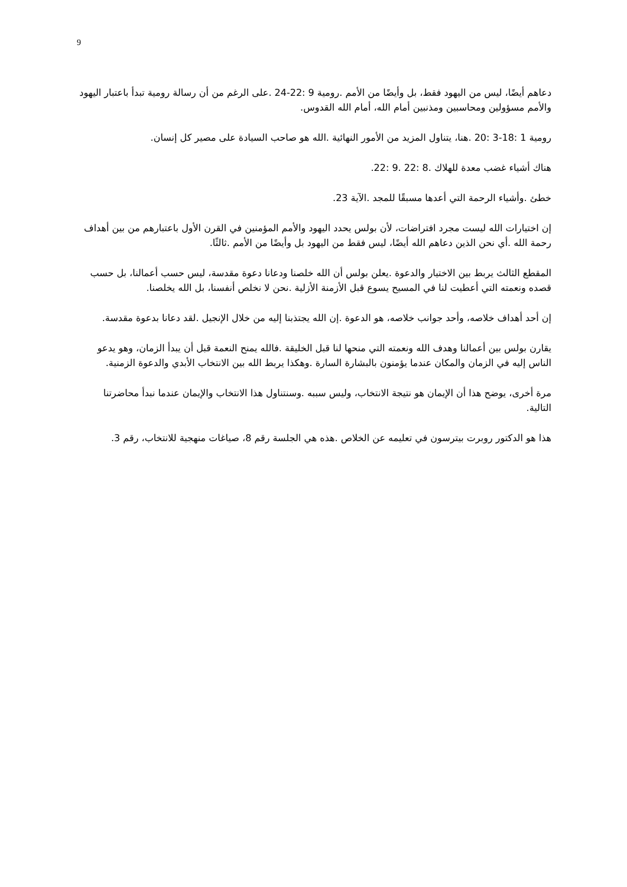9
دعاهم أيضًا، ليس من اليهود فقط، بل وأيضًا من الأمم .رومية 9 :22-24 .على الرغم من أن رسالة رومية تبدأ باعتبار اليهود والأمم مسؤولين ومحاسبين ومذنبين أمام الله، أمام الله القدوس.
رومية 1 :18-3 :20 .هنا، يتناول المزيد من الأمور النهائية .الله هو صاحب السيادة على مصير كل إنسان.
هناك أشياء غضب معدة للهلاك .8 :22 .9 :22.
خطئ .وأشياء الرحمة التي أعدها مسبقًا للمجد .الآية 23.
إن اختيارات الله ليست مجرد افتراضات، لأن بولس يحدد اليهود والأمم المؤمنين في القرن الأول باعتبارهم من بين أهداف رحمة الله .أي نحن الذين دعاهم الله أيضًا، ليس فقط من اليهود بل وأيضًا من الأمم .ثالثًا.
المقطع الثالث يربط بين الاختيار والدعوة .يعلن بولس أن الله خلصنا ودعانا دعوة مقدسة، ليس حسب أعمالنا، بل حسب قصده ونعمته التي أعطيت لنا في المسيح يسوع قبل الأزمنة الأزلية .نحن لا نخلص أنفسنا، بل الله يخلصنا.
إن أحد أهداف خلاصه، وأحد جوانب خلاصه، هو الدعوة .إن الله يجتذبنا إليه من خلال الإنجيل .لقد دعانا بدعوة مقدسة.
يقارن بولس بين أعمالنا وهدف الله ونعمته التي منحها لنا قبل الخليقة .فالله يمنح النعمة قبل أن يبدأ الزمان، وهو يدعو الناس إليه في الزمان والمكان عندما يؤمنون بالبشارة السارة .وهكذا يربط الله بين الانتخاب الأبدي والدعوة الزمنية.
مرة أخرى، يوضح هذا أن الإيمان هو نتيجة الانتخاب، وليس سببه .وسنتناول هذا الانتخاب والإيمان عندما نبدأ محاضرتنا التالية.
هذا هو الدكتور روبرت بيترسون في تعليمه عن الخلاص .هذه هي الجلسة رقم 8، صياغات منهجية للانتخاب، رقم 3.